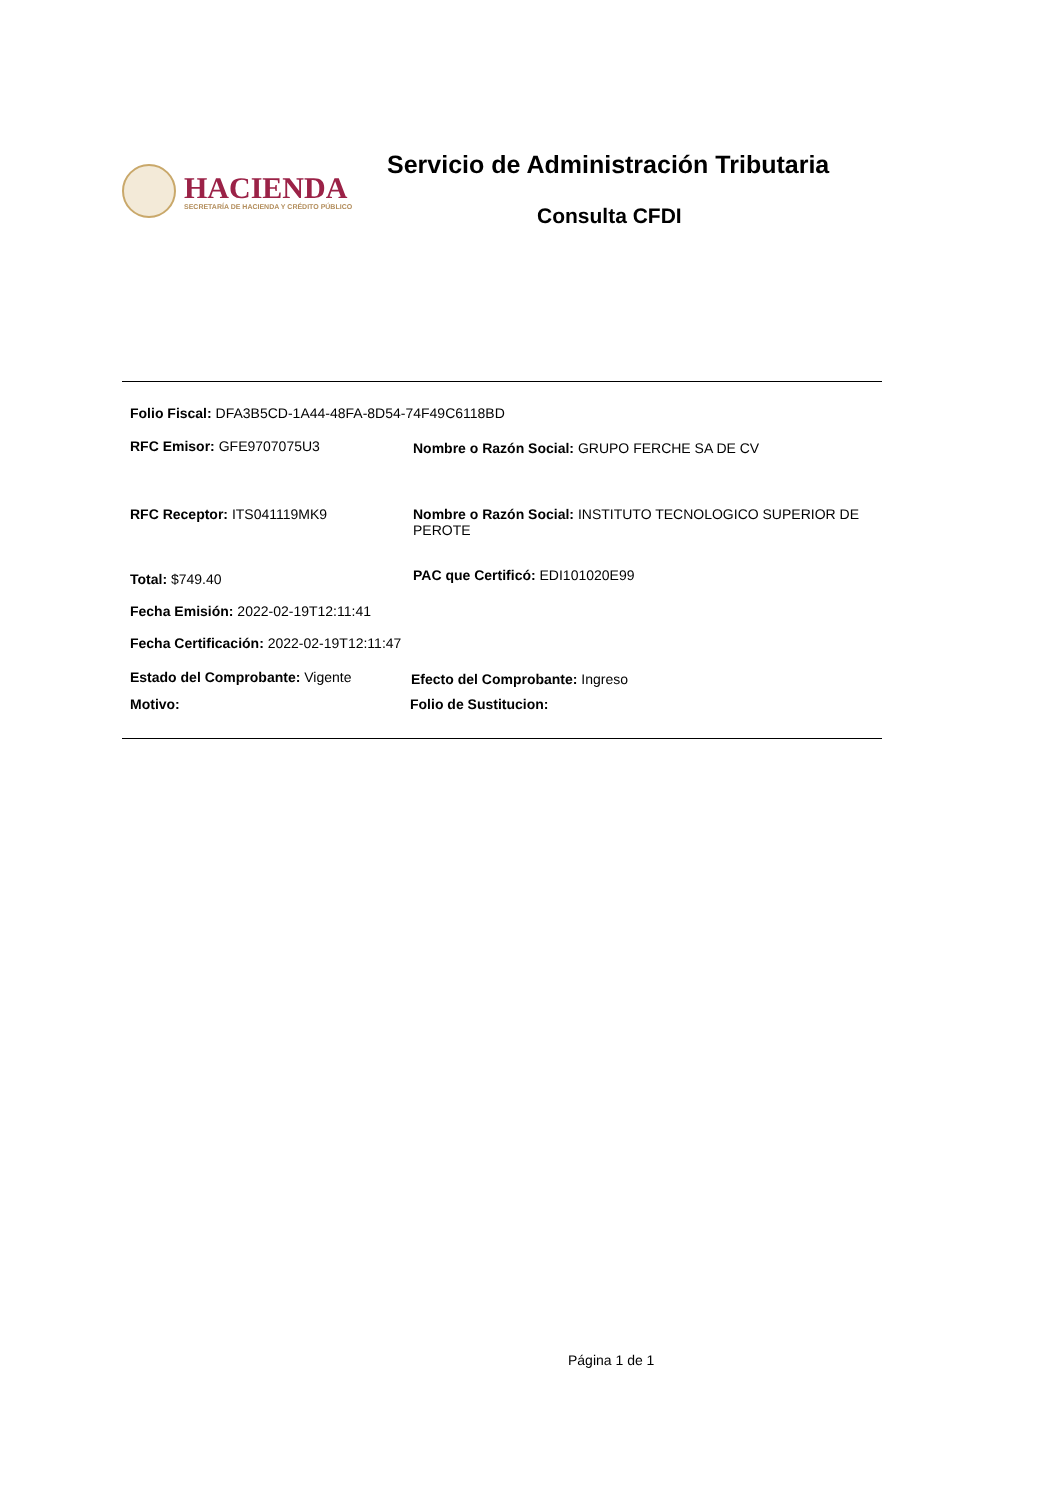HACIENDA
SECRETARÍA DE HACIENDA Y CRÉDITO PÚBLICO
Servicio de Administración Tributaria
Consulta CFDI
Folio Fiscal: DFA3B5CD-1A44-48FA-8D54-74F49C6118BD
RFC Emisor: GFE9707075U3 Nombre o Razón Social: GRUPO FERCHE SA DE CV
RFC Receptor: ITS041119MK9
Nombre o Razón Social: INSTITUTO TECNOLOGICO SUPERIOR DE PEROTE
Total: $749.40 PAC que Certificó: EDI101020E99
Fecha Emisión: 2022-02-19T12:11:41
Fecha Certificación: 2022-02-19T12:11:47
Estado del Comprobante: Vigente
Efecto del Comprobante: Ingreso
Motivo: Folio de Sustitucion:
Página 1 de 1